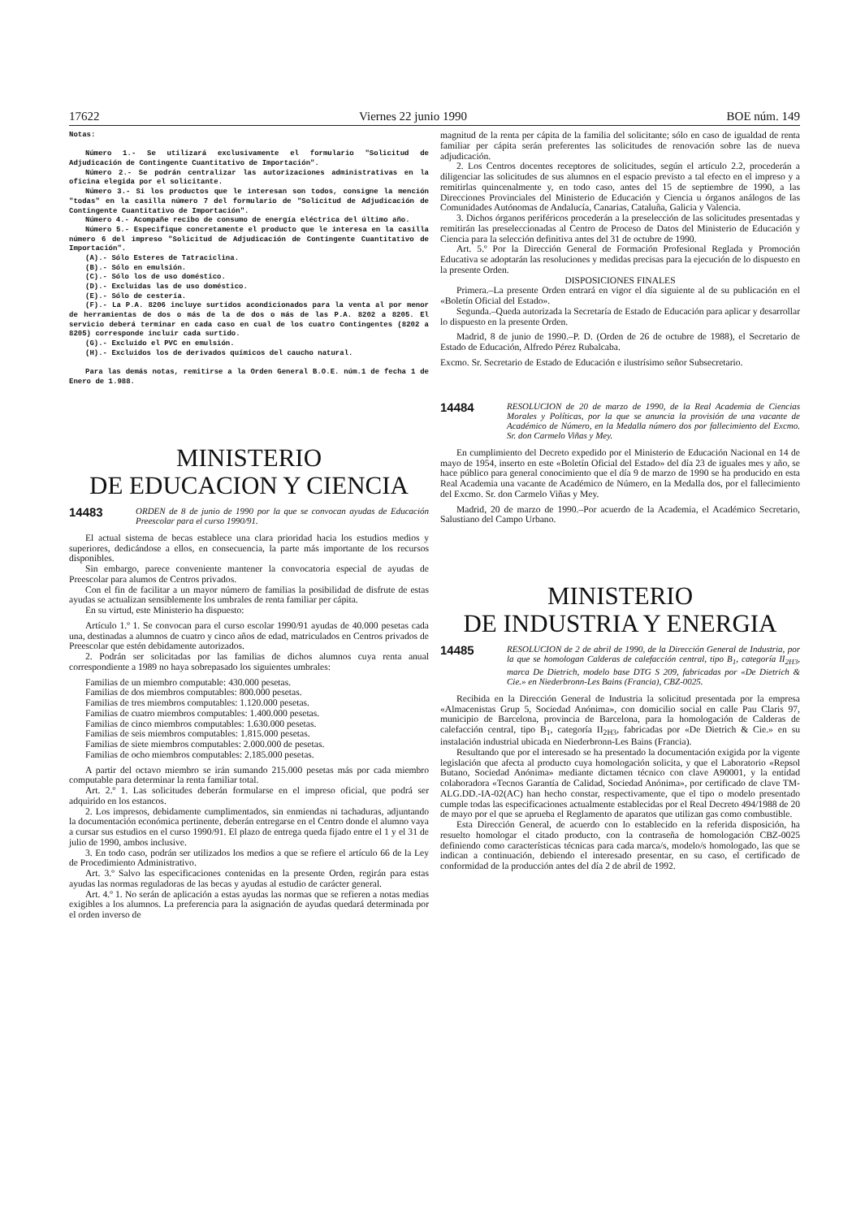17622 Viernes 22 junio 1990 BOE núm. 149
Notas:
Número 1.- Se utilizará exclusivamente el formulario "Solicitud de Adjudicación de Contingente Cuantitativo de Importación".
Número 2.- Se podrán centralizar las autorizaciones administrativas en la oficina elegida por el solicitante.
Número 3.- Si los productos que le interesan son todos, consigne la mención "todas" en la casilla número 7 del formulario de "Solicitud de Adjudicación de Contingente Cuantitativo de Importación".
Número 4.- Acompañe recibo de consumo de energía eléctrica del último año.
Número 5.- Especifique concretamente el producto que le interesa en la casilla número 6 del impreso "Solicitud de Adjudicación de Contingente Cuantitativo de Importación".
(A).- Sólo Esteres de Tatraciclina.
(B).- Sólo en emulsión.
(C).- Sólo los de uso doméstico.
(D).- Excluidas las de uso doméstico.
(E).- Sólo de cestería.
(F).- La P.A. 8206 incluye surtidos acondicionados para la venta al por menor de herramientas de dos o más de la de dos o más de las P.A. 8202 a 8205. El servicio deberá terminar en cada caso en cual de los cuatro Contingentes (8202 a 8205) corresponde incluir cada surtido.
(G).- Excluido el PVC en emulsión.
(H).- Excluidos los de derivados químicos del caucho natural.
Para las demás notas, remitirse a la Orden General B.O.E. núm.1 de fecha 1 de Enero de 1.988.
MINISTERIO
DE EDUCACION Y CIENCIA
14483 ORDEN de 8 de junio de 1990 por la que se convocan ayudas de Educación Preescolar para el curso 1990/91.
El actual sistema de becas establece una clara prioridad hacia los estudios medios y superiores, dedicándose a ellos, en consecuencia, la parte más importante de los recursos disponibles.
Sin embargo, parece conveniente mantener la convocatoria especial de ayudas de Preescolar para alumos de Centros privados.
Con el fin de facilitar a un mayor número de familias la posibilidad de disfrute de estas ayudas se actualizan sensiblemente los umbrales de renta familiar per cápita.
En su virtud, este Ministerio ha dispuesto:
Artículo 1.º 1. Se convocan para el curso escolar 1990/91 ayudas de 40.000 pesetas cada una, destinadas a alumnos de cuatro y cinco años de edad, matriculados en Centros privados de Preescolar que estén debidamente autorizados.
2. Podrán ser solicitadas por las familias de dichos alumnos cuya renta anual correspondiente a 1989 no haya sobrepasado los siguientes umbrales:
Familias de un miembro computable: 430.000 pesetas.
Familias de dos miembros computables: 800.000 pesetas.
Familias de tres miembros computables: 1.120.000 pesetas.
Familias de cuatro miembros computables: 1.400.000 pesetas.
Familias de cinco miembros computables: 1.630.000 pesetas.
Familias de seis miembros computables: 1.815.000 pesetas.
Familias de siete miembros computables: 2.000.000 de pesetas.
Familias de ocho miembros computables: 2.185.000 pesetas.
A partir del octavo miembro se irán sumando 215.000 pesetas más por cada miembro computable para determinar la renta familiar total.
Art. 2.º 1. Las solicitudes deberán formularse en el impreso oficial, que podrá ser adquirido en los estancos.
2. Los impresos, debidamente cumplimentados, sin enmiendas ni tachaduras, adjuntando la documentación económica pertinente, deberán entregarse en el Centro donde el alumno vaya a cursar sus estudios en el curso 1990/91. El plazo de entrega queda fijado entre el 1 y el 31 de julio de 1990, ambos inclusive.
3. En todo caso, podrán ser utilizados los medios a que se refiere el artículo 66 de la Ley de Procedimiento Administrativo.
Art. 3.º Salvo las especificaciones contenidas en la presente Orden, regirán para estas ayudas las normas reguladoras de las becas y ayudas al estudio de carácter general.
Art. 4.º 1. No serán de aplicación a estas ayudas las normas que se refieren a notas medias exigibles a los alumnos. La preferencia para la asignación de ayudas quedará determinada por el orden inverso de
magnitud de la renta per cápita de la familia del solicitante; sólo en caso de igualdad de renta familiar per cápita serán preferentes las solicitudes de renovación sobre las de nueva adjudicación.
2. Los Centros docentes receptores de solicitudes, según el artículo 2.2, procederán a diligenciar las solicitudes de sus alumnos en el espacio previsto a tal efecto en el impreso y a remitirlas quincenalmente y, en todo caso, antes del 15 de septiembre de 1990, a las Direcciones Provinciales del Ministerio de Educación y Ciencia u órganos análogos de las Comunidades Autónomas de Andalucía, Canarias, Cataluña, Galicia y Valencia.
3. Dichos órganos periféricos procederán a la preselección de las solicitudes presentadas y remitirán las preseleccionadas al Centro de Proceso de Datos del Ministerio de Educación y Ciencia para la selección definitiva antes del 31 de octubre de 1990.
Art. 5.º Por la Dirección General de Formación Profesional Reglada y Promoción Educativa se adoptarán las resoluciones y medidas precisas para la ejecución de lo dispuesto en la presente Orden.
DISPOSICIONES FINALES
Primera.–La presente Orden entrará en vigor el día siguiente al de su publicación en el «Boletín Oficial del Estado».
Segunda.–Queda autorizada la Secretaría de Estado de Educación para aplicar y desarrollar lo dispuesto en la presente Orden.
Madrid, 8 de junio de 1990.–P. D. (Orden de 26 de octubre de 1988), el Secretario de Estado de Educación, Alfredo Pérez Rubalcaba.
Excmo. Sr. Secretario de Estado de Educación e ilustrísimo señor Subsecretario.
14484 RESOLUCION de 20 de marzo de 1990, de la Real Academia de Ciencias Morales y Políticas, por la que se anuncia la provisión de una vacante de Académico de Número, en la Medalla número dos por fallecimiento del Excmo. Sr. don Carmelo Viñas y Mey.
En cumplimiento del Decreto expedido por el Ministerio de Educación Nacional en 14 de mayo de 1954, inserto en este «Boletín Oficial del Estado» del día 23 de iguales mes y año, se hace público para general conocimiento que el día 9 de marzo de 1990 se ha producido en esta Real Academia una vacante de Académico de Número, en la Medalla dos, por el fallecimiento del Excmo. Sr. don Carmelo Viñas y Mey.
Madrid, 20 de marzo de 1990.–Por acuerdo de la Academia, el Académico Secretario, Salustiano del Campo Urbano.
MINISTERIO
DE INDUSTRIA Y ENERGIA
14485 RESOLUCION de 2 de abril de 1990, de la Dirección General de Industria, por la que se homologan Calderas de calefacción central, tipo B<sub>1</sub>, categoría II<sub>2H3</sub>, marca De Dietrich, modelo base DTG S 209, fabricadas por «De Dietrich & Cie.» en Niederbronn-Les Bains (Francia), CBZ-0025.
Recibida en la Dirección General de Industria la solicitud presentada por la empresa «Almacenistas Grup 5, Sociedad Anónima», con domicilio social en calle Pau Claris 97, municipio de Barcelona, provincia de Barcelona, para la homologación de Calderas de calefacción central, tipo B<sub>1</sub>, categoría II<sub>2H3</sub>, fabricadas por «De Dietrich & Cie.» en su instalación industrial ubicada en Niederbronn-Les Bains (Francia).
Resultando que por el interesado se ha presentado la documentación exigida por la vigente legislación que afecta al producto cuya homologación solicita, y que el Laboratorio «Repsol Butano, Sociedad Anónima» mediante dictamen técnico con clave A90001, y la entidad colaboradora «Tecnos Garantía de Calidad, Sociedad Anónima», por certificado de clave TM-ALG.DD.-IA-02(AC) han hecho constar, respectivamente, que el tipo o modelo presentado cumple todas las especificaciones actualmente establecidas por el Real Decreto 494/1988 de 20 de mayo por el que se aprueba el Reglamento de aparatos que utilizan gas como combustible.
Esta Dirección General, de acuerdo con lo establecido en la referida disposición, ha resuelto homologar el citado producto, con la contraseña de homologación CBZ-0025 definiendo como características técnicas para cada marca/s, modelo/s homologado, las que se indican a continuación, debiendo el interesado presentar, en su caso, el certificado de conformidad de la producción antes del día 2 de abril de 1992.